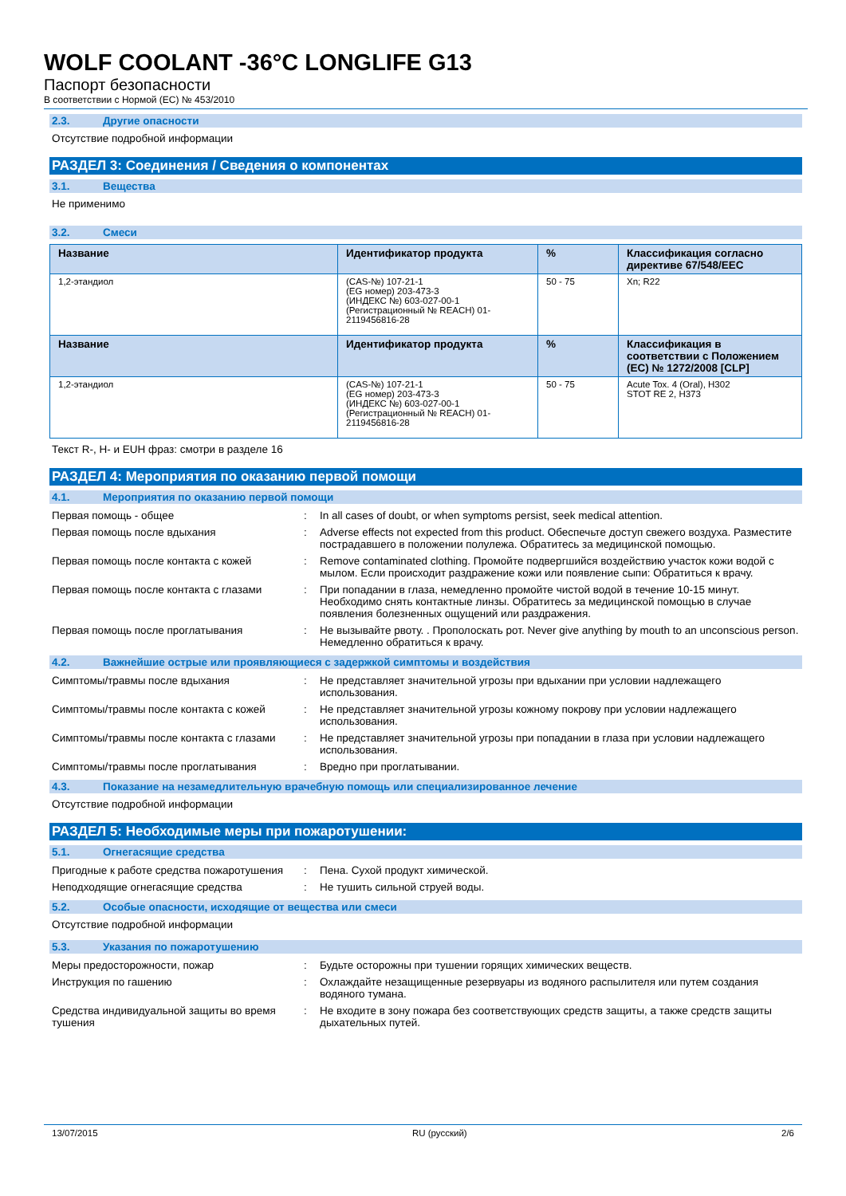WOLF COOLANT -36°C LONGLIFE G13
Паспорт безопасности
В соответствии с Нормой (ЕС) № 453/2010
2.3. Другие опасности
Отсутствие подробной информации
РАЗДЕЛ 3: Соединения / Сведения о компонентах
3.1. Вещества
Не применимо
3.2. Смеси
| Название | Идентификатор продукта | % | Классификация согласно директиве 67/548/EEC |
| --- | --- | --- | --- |
| 1,2-этандиол | (CAS-№) 107-21-1 (EG номер) 203-473-3 (ИНДЕКС №) 603-027-00-1 (Регистрационный № REACH) 01-2119456816-28 | 50 - 75 | Xn; R22 |
| Название | Идентификатор продукта | % | Классификация в соответствии с Положением (ЕС) № 1272/2008 [CLP] |
| 1,2-этандиол | (CAS-№) 107-21-1 (EG номер) 203-473-3 (ИНДЕКС №) 603-027-00-1 (Регистрационный № REACH) 01-2119456816-28 | 50 - 75 | Acute Tox. 4 (Oral), H302 STOT RE 2, H373 |
Текст R-, H- и EUH фраз: смотри в разделе 16
РАЗДЕЛ 4: Мероприятия по оказанию первой помощи
4.1. Мероприятия по оказанию первой помощи
| Первая помощь - общее | : | In all cases of doubt, or when symptoms persist, seek medical attention. |
| Первая помощь после вдыхания | : | Adverse effects not expected from this product. Обеспечьте доступ свежего воздуха. Разместите пострадавшего в положении полулежа. Обратитесь за медицинской помощью. |
| Первая помощь после контакта с кожей | : | Remove contaminated clothing. Промойте подвергшийся воздействию участок кожи водой с мылом. Если происходит раздражение кожи или появление сыпи: Обратиться к врачу. |
| Первая помощь после контакта с глазами | : | При попадании в глаза, немедленно промойте чистой водой в течение 10-15 минут. Необходимо снять контактные линзы. Обратитесь за медицинской помощью в случае появления болезненных ощущений или раздражения. |
| Первая помощь после проглатывания | : | Не вызывайте рвоту. . Прополоскать рот. Never give anything by mouth to an unconscious person. Немедленно обратиться к врачу. |
4.2. Важнейшие острые или проявляющиеся с задержкой симптомы и воздействия
| Симптомы/травмы после вдыхания | : | Не представляет значительной угрозы при вдыхании при условии надлежащего использования. |
| Симптомы/травмы после контакта с кожей | : | Не представляет значительной угрозы кожному покрову при условии надлежащего использования. |
| Симптомы/травмы после контакта с глазами | : | Не представляет значительной угрозы при попадании в глаза при условии надлежащего использования. |
| Симптомы/травмы после проглатывания | : | Вредно при проглатывании. |
4.3. Показание на незамедлительную врачебную помощь или специализированное лечение
Отсутствие подробной информации
РАЗДЕЛ 5: Необходимые меры при пожаротушении:
5.1. Огнегасящие средства
| Пригодные к работе средства пожаротушения | : | Пена. Сухой продукт химической. |
| Неподходящие огнегасящие средства | : | Не тушить сильной струей воды. |
5.2. Особые опасности, исходящие от вещества или смеси
Отсутствие подробной информации
5.3. Указания по пожаротушению
| Меры предосторожности, пожар | : | Будьте осторожны при тушении горящих химических веществ. |
| Инструкция по гашению | : | Охлаждайте незащищенные резервуары из водяного распылителя или путем создания водяного тумана. |
| Средства индивидуальной защиты во время тушения | : | Не входите в зону пожара без соответствующих средств защиты, а также средств защиты дыхательных путей. |
13/07/2015 RU (русский) 2/6